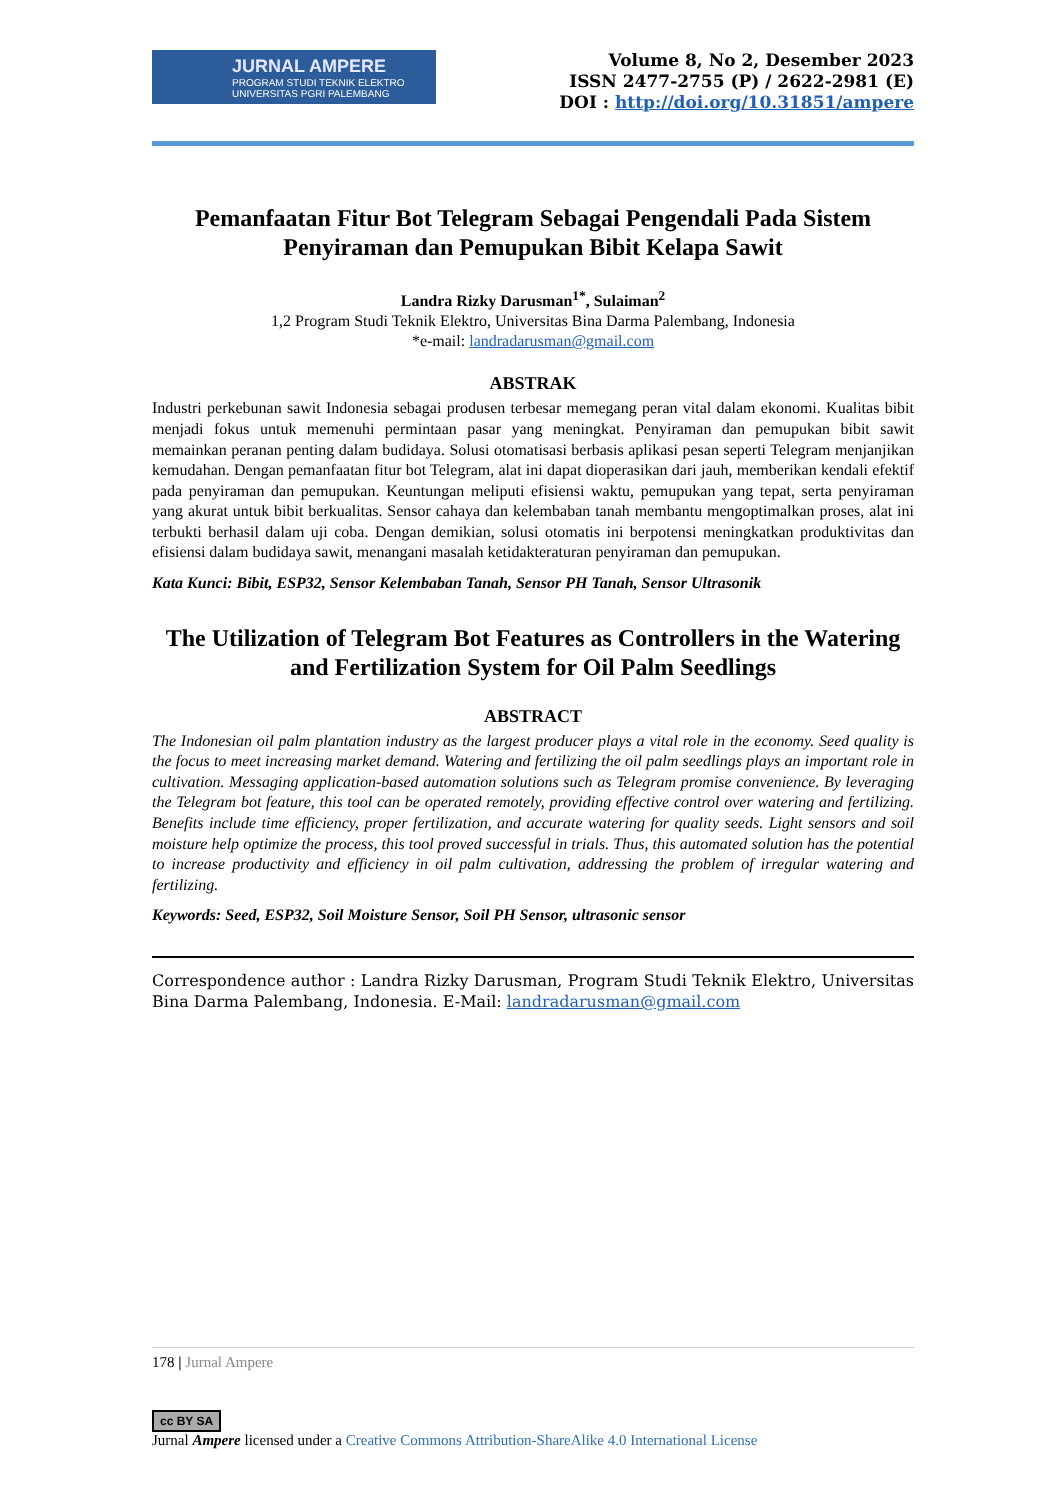JURNAL AMPERE
PROGRAM STUDI TEKNIK ELEKTRO
UNIVERSITAS PGRI PALEMBANG
Volume 8, No 2, Desember 2023
ISSN 2477-2755 (P) / 2622-2981 (E)
DOI : http://doi.org/10.31851/ampere
Pemanfaatan Fitur Bot Telegram Sebagai Pengendali Pada Sistem Penyiraman dan Pemupukan Bibit Kelapa Sawit
Landra Rizky Darusman<sup>1*</sup>, Sulaiman<sup>2</sup>
1,2 Program Studi Teknik Elektro, Universitas Bina Darma Palembang, Indonesia
*e-mail: landradarusman@gmail.com
ABSTRAK
Industri perkebunan sawit Indonesia sebagai produsen terbesar memegang peran vital dalam ekonomi. Kualitas bibit menjadi fokus untuk memenuhi permintaan pasar yang meningkat. Penyiraman dan pemupukan bibit sawit memainkan peranan penting dalam budidaya. Solusi otomatisasi berbasis aplikasi pesan seperti Telegram menjanjikan kemudahan. Dengan pemanfaatan fitur bot Telegram, alat ini dapat dioperasikan dari jauh, memberikan kendali efektif pada penyiraman dan pemupukan. Keuntungan meliputi efisiensi waktu, pemupukan yang tepat, serta penyiraman yang akurat untuk bibit berkualitas. Sensor cahaya dan kelembaban tanah membantu mengoptimalkan proses, alat ini terbukti berhasil dalam uji coba. Dengan demikian, solusi otomatis ini berpotensi meningkatkan produktivitas dan efisiensi dalam budidaya sawit, menangani masalah ketidakteraturan penyiraman dan pemupukan.
Kata Kunci: Bibit, ESP32, Sensor Kelembaban Tanah, Sensor PH Tanah, Sensor Ultrasonik
The Utilization of Telegram Bot Features as Controllers in the Watering and Fertilization System for Oil Palm Seedlings
ABSTRACT
The Indonesian oil palm plantation industry as the largest producer plays a vital role in the economy. Seed quality is the focus to meet increasing market demand. Watering and fertilizing the oil palm seedlings plays an important role in cultivation. Messaging application-based automation solutions such as Telegram promise convenience. By leveraging the Telegram bot feature, this tool can be operated remotely, providing effective control over watering and fertilizing. Benefits include time efficiency, proper fertilization, and accurate watering for quality seeds. Light sensors and soil moisture help optimize the process, this tool proved successful in trials. Thus, this automated solution has the potential to increase productivity and efficiency in oil palm cultivation, addressing the problem of irregular watering and fertilizing.
Keywords: Seed, ESP32, Soil Moisture Sensor, Soil PH Sensor, ultrasonic sensor
Correspondence author : Landra Rizky Darusman, Program Studi Teknik Elektro, Universitas Bina Darma Palembang, Indonesia. E-Mail: landradarusman@gmail.com
178 | Jurnal Ampere
cc BY SA
Jurnal Ampere licensed under a Creative Commons Attribution-ShareAlike 4.0 International License